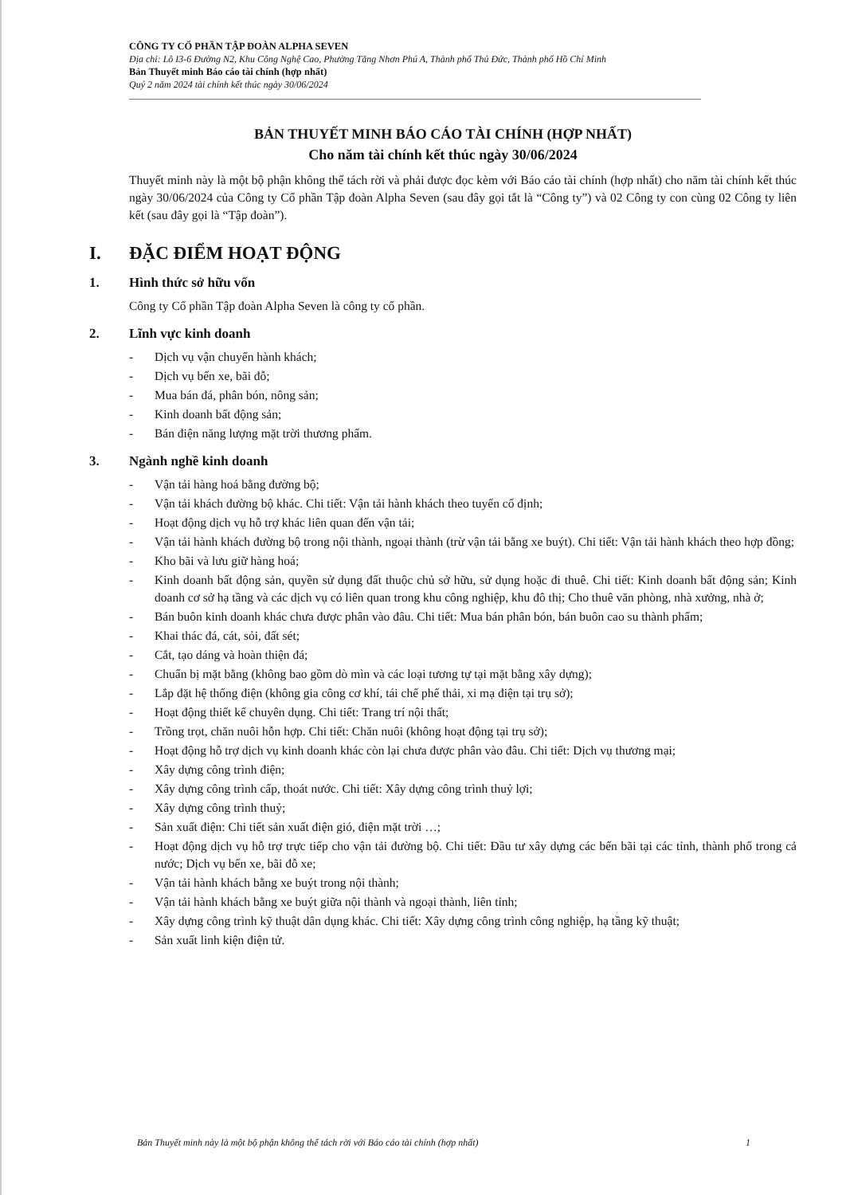CÔNG TY CỔ PHẦN TẬP ĐOÀN ALPHA SEVEN
Địa chỉ: Lô I3-6 Đường N2, Khu Công Nghệ Cao, Phường Tăng Nhơn Phú A, Thành phố Thủ Đức, Thành phố Hồ Chí Minh
Bản Thuyết minh Báo cáo tài chính (hợp nhất)
Quý 2 năm 2024 tài chính kết thúc ngày 30/06/2024
BẢN THUYẾT MINH BÁO CÁO TÀI CHÍNH (HỢP NHẤT)
Cho năm tài chính kết thúc ngày 30/06/2024
Thuyết minh này là một bộ phận không thể tách rời và phải được đọc kèm với Báo cáo tài chính (hợp nhất) cho năm tài chính kết thúc ngày 30/06/2024 của Công ty Cổ phần Tập đoàn Alpha Seven (sau đây gọi tắt là “Công ty”) và 02 Công ty con cùng 02 Công ty liên kết (sau đây gọi là “Tập đoàn”).
I. ĐẶC ĐIỂM HOẠT ĐỘNG
1. Hình thức sở hữu vốn
Công ty Cổ phần Tập đoàn Alpha Seven là công ty cổ phần.
2. Lĩnh vực kinh doanh
- Dịch vụ vận chuyển hành khách;
- Dịch vụ bến xe, bãi đỗ;
- Mua bán đá, phân bón, nông sản;
- Kinh doanh bất động sản;
- Bán điện năng lượng mặt trời thương phẩm.
3. Ngành nghề kinh doanh
- Vận tải hàng hoá bằng đường bộ;
- Vận tải khách đường bộ khác. Chi tiết: Vận tải hành khách theo tuyến cố định;
- Hoạt động dịch vụ hỗ trợ khác liên quan đến vận tải;
- Vận tải hành khách đường bộ trong nội thành, ngoại thành (trừ vận tải bằng xe buýt). Chi tiết: Vận tải hành khách theo hợp đồng;
- Kho bãi và lưu giữ hàng hoá;
- Kinh doanh bất động sản, quyền sử dụng đất thuộc chủ sở hữu, sử dụng hoặc đi thuê. Chi tiết: Kinh doanh bất động sản; Kinh doanh cơ sở hạ tầng và các dịch vụ có liên quan trong khu công nghiệp, khu đô thị; Cho thuê văn phòng, nhà xưởng, nhà ở;
- Bán buôn kinh doanh khác chưa được phân vào đâu. Chi tiết: Mua bán phân bón, bán buôn cao su thành phẩm;
- Khai thác đá, cát, sỏi, đất sét;
- Cắt, tạo dáng và hoàn thiện đá;
- Chuẩn bị mặt bằng (không bao gồm dò mìn và các loại tương tự tại mặt bằng xây dựng);
- Lắp đặt hệ thống điện (không gia công cơ khí, tái chế phế thải, xi mạ điện tại trụ sở);
- Hoạt động thiết kế chuyên dụng. Chi tiết: Trang trí nội thất;
- Trồng trọt, chăn nuôi hỗn hợp. Chi tiết: Chăn nuôi (không hoạt động tại trụ sở);
- Hoạt động hỗ trợ dịch vụ kinh doanh khác còn lại chưa được phân vào đâu. Chi tiết: Dịch vụ thương mại;
- Xây dựng công trình điện;
- Xây dựng công trình cấp, thoát nước. Chi tiết: Xây dựng công trình thuỷ lợi;
- Xây dựng công trình thuỷ;
- Sản xuất điện: Chi tiết sản xuất điện gió, điện mặt trời …;
- Hoạt động dịch vụ hỗ trợ trực tiếp cho vận tải đường bộ. Chi tiết: Đầu tư xây dựng các bến bãi tại các tỉnh, thành phố trong cả nước; Dịch vụ bến xe, bãi đỗ xe;
- Vận tải hành khách bằng xe buýt trong nội thành;
- Vận tải hành khách bằng xe buýt giữa nội thành và ngoại thành, liên tỉnh;
- Xây dựng công trình kỹ thuật dân dụng khác. Chi tiết: Xây dựng công trình công nghiệp, hạ tầng kỹ thuật;
- Sản xuất linh kiện điện tử.
Bản Thuyết minh này là một bộ phận không thể tách rời với Báo cáo tài chính (hợp nhất) 1